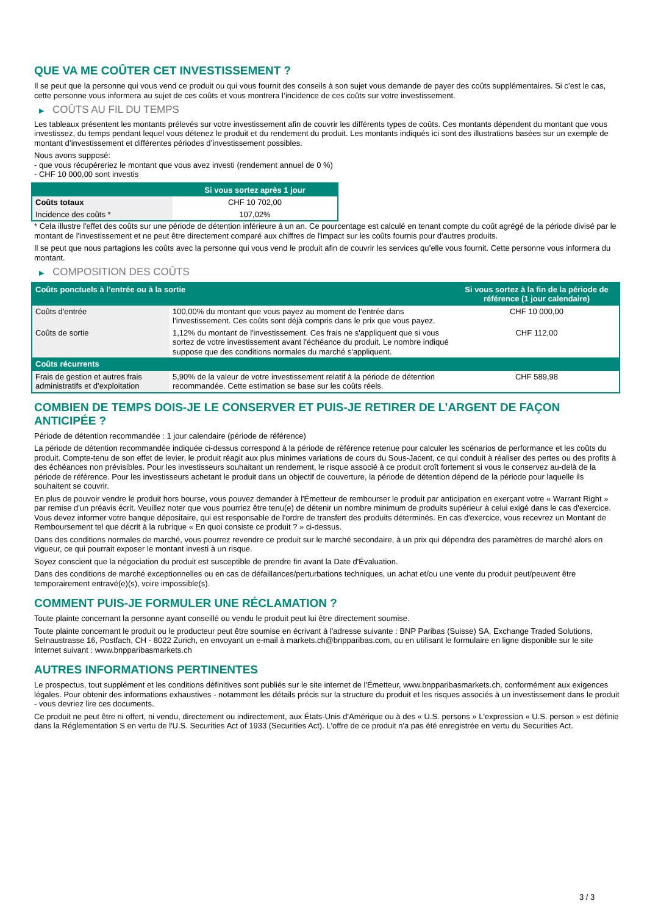QUE VA ME COÛTER CET INVESTISSEMENT ?
Il se peut que la personne qui vous vend ce produit ou qui vous fournit des conseils à son sujet vous demande de payer des coûts supplémentaires. Si c’est le cas, cette personne vous informera au sujet de ces coûts et vous montrera l’incidence de ces coûts sur votre investissement.
▶ COÛTS AU FIL DU TEMPS
Les tableaux présentent les montants prélevés sur votre investissement afin de couvrir les différents types de coûts. Ces montants dépendent du montant que vous investissez, du temps pendant lequel vous détenez le produit et du rendement du produit. Les montants indiqués ici sont des illustrations basées sur un exemple de montant d’investissement et différentes périodes d’investissement possibles.
Nous avons supposé:
- que vous récupéreriez le montant que vous avez investi (rendement annuel de 0 %)
- CHF 10 000,00 sont investis
| | Si vous sortez après 1 jour |
| --- | --- |
| Coûts totaux | CHF 10 702,00 |
| Incidence des coûts * | 107,02% |
* Cela illustre l'effet des coûts sur une période de détention inférieure à un an. Ce pourcentage est calculé en tenant compte du coût agrégé de la période divisé par le montant de l'investissement et ne peut être directement comparé aux chiffres de l'impact sur les coûts fournis pour d'autres produits.
Il se peut que nous partagions les coûts avec la personne qui vous vend le produit afin de couvrir les services qu’elle vous fournit. Cette personne vous informera du montant.
▶ COMPOSITION DES COÛTS
| Coûts ponctuels à l’entrée ou à la sortie | | Si vous sortez à la fin de la période de référence (1 jour calendaire) |
| --- | --- | --- |
| Coûts d'entrée | 100,00% du montant que vous payez au moment de l’entrée dans l’investissement. Ces coûts sont déjà compris dans le prix que vous payez. | CHF 10 000,00 |
| Coûts de sortie | 1,12% du montant de l'investissement. Ces frais ne s'appliquent que si vous sortez de votre investissement avant l'échéance du produit. Le nombre indiqué suppose que des conditions normales du marché s'appliquent. | CHF 112,00 |
| Coûts récurrents | | |
| Frais de gestion et autres frais administratifs et d’exploitation | 5,90% de la valeur de votre investissement relatif à la période de détention recommandée. Cette estimation se base sur les coûts réels. | CHF 589,98 |
COMBIEN DE TEMPS DOIS-JE LE CONSERVER ET PUIS-JE RETIRER DE L’ARGENT DE FAÇON ANTICIPÉE ?
Période de détention recommandée : 1 jour calendaire (période de référence)
La période de détention recommandée indiquée ci-dessus correspond à la période de référence retenue pour calculer les scénarios de performance et les coûts du produit. Compte-tenu de son effet de levier, le produit réagit aux plus minimes variations de cours du Sous-Jacent, ce qui conduit à réaliser des pertes ou des profits à des échéances non prévisibles. Pour les investisseurs souhaitant un rendement, le risque associé à ce produit croît fortement si vous le conservez au-delà de la période de référence. Pour les investisseurs achetant le produit dans un objectif de couverture, la période de détention dépend de la période pour laquelle ils souhaitent se couvrir.
En plus de pouvoir vendre le produit hors bourse, vous pouvez demander à l'Émetteur de rembourser le produit par anticipation en exerçant votre « Warrant Right » par remise d'un préavis écrit. Veuillez noter que vous pourriez être tenu(e) de détenir un nombre minimum de produits supérieur à celui exigé dans le cas d'exercice. Vous devez informer votre banque dépositaire, qui est responsable de l'ordre de transfert des produits déterminés. En cas d'exercice, vous recevrez un Montant de Remboursement tel que décrit à la rubrique « En quoi consiste ce produit ? » ci-dessus.
Dans des conditions normales de marché, vous pourrez revendre ce produit sur le marché secondaire, à un prix qui dépendra des paramètres de marché alors en vigueur, ce qui pourrait exposer le montant investi à un risque.
Soyez conscient que la négociation du produit est susceptible de prendre fin avant la Date d'Évaluation.
Dans des conditions de marché exceptionnelles ou en cas de défaillances/perturbations techniques, un achat et/ou une vente du produit peut/peuvent être temporairement entravé(e)(s), voire impossible(s).
COMMENT PUIS-JE FORMULER UNE RÉCLAMATION ?
Toute plainte concernant la personne ayant conseillé ou vendu le produit peut lui être directement soumise.
Toute plainte concernant le produit ou le producteur peut être soumise en écrivant à l'adresse suivante : BNP Paribas (Suisse) SA, Exchange Traded Solutions, Selnaustrasse 16, Postfach, CH - 8022 Zurich, en envoyant un e-mail à markets.ch@bnpparibas.com, ou en utilisant le formulaire en ligne disponible sur le site Internet suivant : www.bnpparibasmarkets.ch
AUTRES INFORMATIONS PERTINENTES
Le prospectus, tout supplément et les conditions définitives sont publiés sur le site internet de l'Émetteur, www.bnpparibasmarkets.ch, conformément aux exigences légales. Pour obtenir des informations exhaustives - notamment les détails précis sur la structure du produit et les risques associés à un investissement dans le produit - vous devriez lire ces documents.
Ce produit ne peut être ni offert, ni vendu, directement ou indirectement, aux États-Unis d'Amérique ou à des « U.S. persons » L'expression « U.S. person » est définie dans la Réglementation S en vertu de l'U.S. Securities Act of 1933 (Securities Act). L'offre de ce produit n'a pas été enregistrée en vertu du Securities Act.
3 / 3